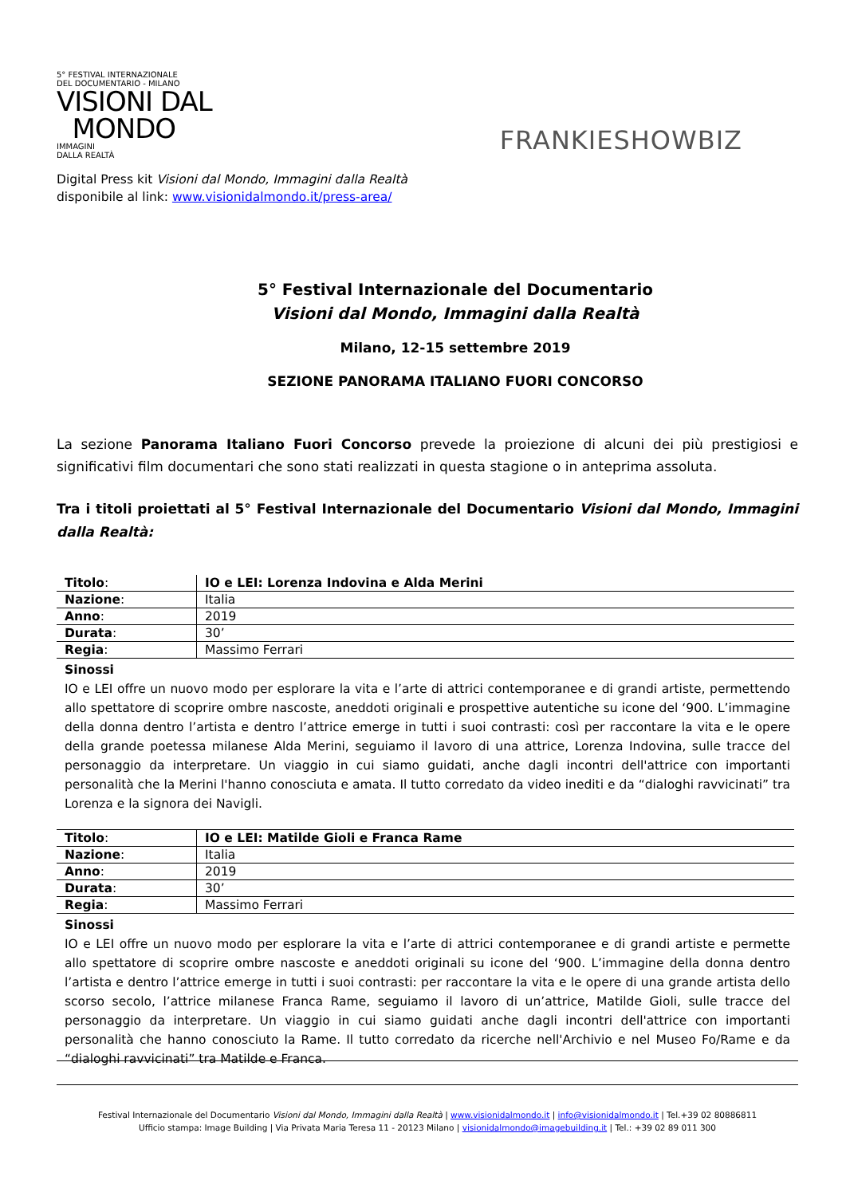5° FESTIVAL INTERNAZIONALE
DEL DOCUMENTARIO - MILANO
VISIONI DAL
MONDO
IMMAGINI
DALLA REALTÀ
FRANKIESHOWBIZ
Digital Press kit Visioni dal Mondo, Immagini dalla Realtà
disponibile al link: www.visionidalmondo.it/press-area/
5° Festival Internazionale del Documentario
Visioni dal Mondo, Immagini dalla Realtà
Milano, 12-15 settembre 2019
SEZIONE PANORAMA ITALIANO FUORI CONCORSO
La sezione Panorama Italiano Fuori Concorso prevede la proiezione di alcuni dei più prestigiosi e significativi film documentari che sono stati realizzati in questa stagione o in anteprima assoluta.
Tra i titoli proiettati al 5° Festival Internazionale del Documentario Visioni dal Mondo, Immagini dalla Realtà:
| Titolo : | IO e LEI: Lorenza Indovina e Alda Merini |
| Nazione : | Italia |
| Anno : | 2019 |
| Durata : | 30’ |
| Regia : | Massimo Ferrari |
Sinossi
IO e LEI offre un nuovo modo per esplorare la vita e l’arte di attrici contemporanee e di grandi artiste, permettendo allo spettatore di scoprire ombre nascoste, aneddoti originali e prospettive autentiche su icone del ‘900. L’immagine della donna dentro l’artista e dentro l’attrice emerge in tutti i suoi contrasti: così per raccontare la vita e le opere della grande poetessa milanese Alda Merini, seguiamo il lavoro di una attrice, Lorenza Indovina, sulle tracce del personaggio da interpretare. Un viaggio in cui siamo guidati, anche dagli incontri dell'attrice con importanti personalità che la Merini l'hanno conosciuta e amata. Il tutto corredato da video inediti e da “dialoghi ravvicinati” tra Lorenza e la signora dei Navigli.
| Titolo : | IO e LEI: Matilde Gioli e Franca Rame |
| Nazione : | Italia |
| Anno : | 2019 |
| Durata : | 30’ |
| Regia : | Massimo Ferrari |
Sinossi
IO e LEI offre un nuovo modo per esplorare la vita e l’arte di attrici contemporanee e di grandi artiste e permette allo spettatore di scoprire ombre nascoste e aneddoti originali su icone del ‘900. L’immagine della donna dentro l’artista e dentro l’attrice emerge in tutti i suoi contrasti: per raccontare la vita e le opere di una grande artista dello scorso secolo, l’attrice milanese Franca Rame, seguiamo il lavoro di un’attrice, Matilde Gioli, sulle tracce del personaggio da interpretare. Un viaggio in cui siamo guidati anche dagli incontri dell'attrice con importanti personalità che hanno conosciuto la Rame. Il tutto corredato da ricerche nell'Archivio e nel Museo Fo/Rame e da “dialoghi ravvicinati” tra Matilde e Franca.
Festival Internazionale del Documentario Visioni dal Mondo, Immagini dalla Realtà | www.visionidalmondo.it | info@visionidalmondo.it | Tel.+39 02 80886811
Ufficio stampa: Image Building | Via Privata Maria Teresa 11 - 20123 Milano | visionidalmondo@imagebuilding.it | Tel.: +39 02 89 011 300